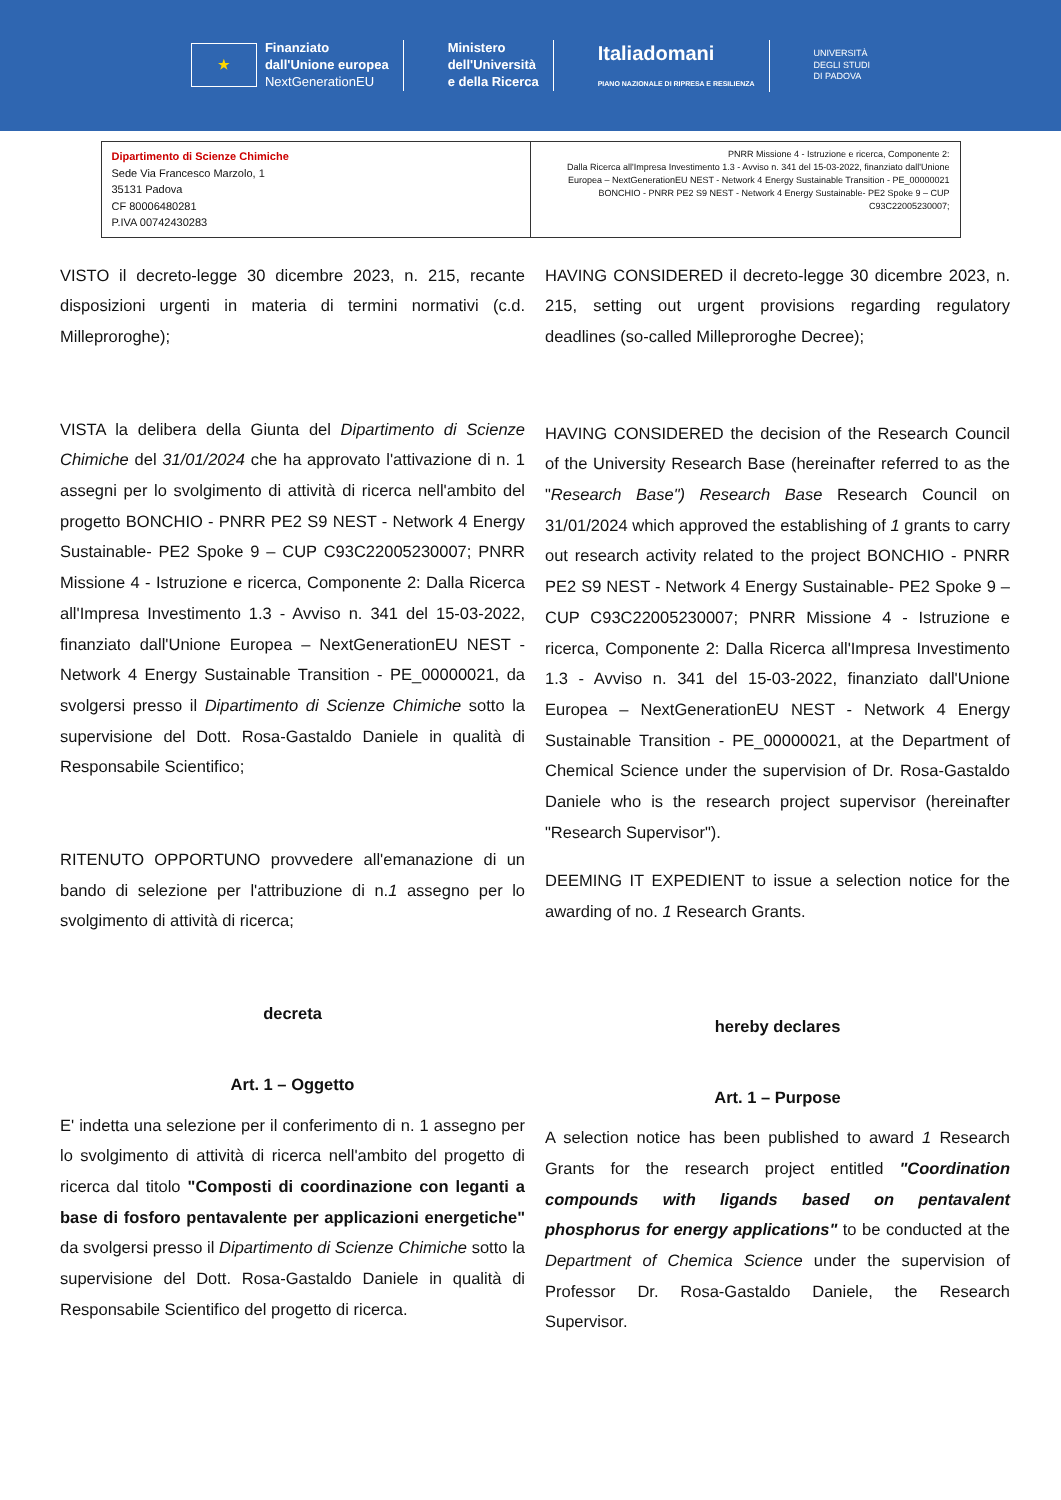★
Finanziato
dall'Unione europea
NextGenerationEU
Ministero
dell'Università
e della Ricerca
Italiadomani
PIANO NAZIONALE DI RIPRESA E RESILIENZA
UNIVERSITÀ
DEGLI STUDI
DI PADOVA
| Dipartimento di Scienze Chimiche Sede Via Francesco Marzolo, 1 35131 Padova CF 80006480281 P.IVA 00742430283 | PNRR Missione 4 - Istruzione e ricerca, Componente 2: Dalla Ricerca all'Impresa Investimento 1.3 - Avviso n. 341 del 15-03-2022, finanziato dall'Unione Europea – NextGenerationEU NEST - Network 4 Energy Sustainable Transition - PE_00000021 BONCHIO - PNRR PE2 S9 NEST - Network 4 Energy Sustainable- PE2 Spoke 9 – CUP C93C22005230007; |
VISTO il decreto-legge 30 dicembre 2023, n. 215, recante disposizioni urgenti in materia di termini normativi (c.d. Milleproroghe);
VISTA la delibera della Giunta del Dipartimento di Scienze Chimiche del 31/01/2024 che ha approvato l'attivazione di n. 1 assegni per lo svolgimento di attività di ricerca nell'ambito del progetto BONCHIO - PNRR PE2 S9 NEST - Network 4 Energy Sustainable- PE2 Spoke 9 – CUP C93C22005230007; PNRR Missione 4 - Istruzione e ricerca, Componente 2: Dalla Ricerca all'Impresa Investimento 1.3 - Avviso n. 341 del 15-03-2022, finanziato dall'Unione Europea – NextGenerationEU NEST - Network 4 Energy Sustainable Transition - PE_00000021, da svolgersi presso il Dipartimento di Scienze Chimiche sotto la supervisione del Dott. Rosa-Gastaldo Daniele in qualità di Responsabile Scientifico;
RITENUTO OPPORTUNO provvedere all'emanazione di un bando di selezione per l'attribuzione di n.1 assegno per lo svolgimento di attività di ricerca;
decreta
Art. 1 – Oggetto
E' indetta una selezione per il conferimento di n. 1 assegno per lo svolgimento di attività di ricerca nell'ambito del progetto di ricerca dal titolo "Composti di coordinazione con leganti a base di fosforo pentavalente per applicazioni energetiche" da svolgersi presso il Dipartimento di Scienze Chimiche sotto la supervisione del Dott. Rosa-Gastaldo Daniele in qualità di Responsabile Scientifico del progetto di ricerca.
HAVING CONSIDERED il decreto-legge 30 dicembre 2023, n. 215, setting out urgent provisions regarding regulatory deadlines (so-called Milleproroghe Decree);
HAVING CONSIDERED the decision of the Research Council of the University Research Base (hereinafter referred to as the "Research Base") Research Base Research Council on 31/01/2024 which approved the establishing of 1 grants to carry out research activity related to the project BONCHIO - PNRR PE2 S9 NEST - Network 4 Energy Sustainable- PE2 Spoke 9 – CUP C93C22005230007; PNRR Missione 4 - Istruzione e ricerca, Componente 2: Dalla Ricerca all'Impresa Investimento 1.3 - Avviso n. 341 del 15-03-2022, finanziato dall'Unione Europea – NextGenerationEU NEST - Network 4 Energy Sustainable Transition - PE_00000021, at the Department of Chemical Science under the supervision of Dr. Rosa-Gastaldo Daniele who is the research project supervisor (hereinafter "Research Supervisor").
DEEMING IT EXPEDIENT to issue a selection notice for the awarding of no. 1 Research Grants.
hereby declares
Art. 1 – Purpose
A selection notice has been published to award 1 Research Grants for the research project entitled "Coordination compounds with ligands based on pentavalent phosphorus for energy applications" to be conducted at the Department of Chemica Science under the supervision of Professor Dr. Rosa-Gastaldo Daniele, the Research Supervisor.